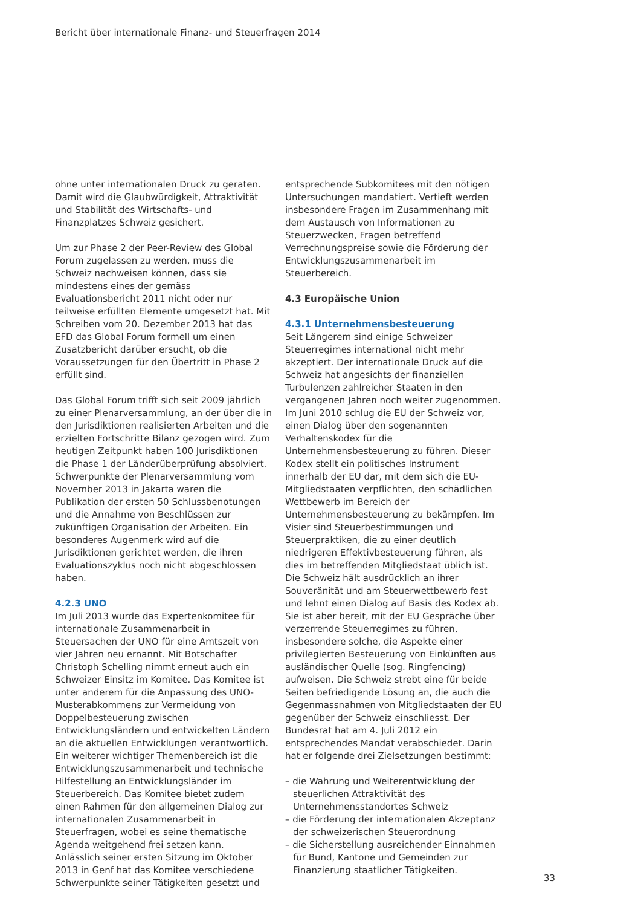Bericht über internationale Finanz- und Steuerfragen 2014
ohne unter internationalen Druck zu geraten. Damit wird die Glaubwürdigkeit, Attraktivität und Stabilität des Wirtschafts- und Finanzplatzes Schweiz gesichert.
Um zur Phase 2 der Peer-Review des Global Forum zugelassen zu werden, muss die Schweiz nachweisen können, dass sie mindestens eines der gemäss Evaluationsbericht 2011 nicht oder nur teilweise erfüllten Elemente umgesetzt hat. Mit Schreiben vom 20. Dezember 2013 hat das EFD das Global Forum formell um einen Zusatzbericht darüber ersucht, ob die Voraussetzungen für den Übertritt in Phase 2 erfüllt sind.
Das Global Forum trifft sich seit 2009 jährlich zu einer Plenarversammlung, an der über die in den Jurisdiktionen realisierten Arbeiten und die erzielten Fortschritte Bilanz gezogen wird. Zum heutigen Zeitpunkt haben 100 Jurisdiktionen die Phase 1 der Länderüberprüfung absolviert. Schwerpunkte der Plenarversammlung vom November 2013 in Jakarta waren die Publikation der ersten 50 Schlussbenotungen und die Annahme von Beschlüssen zur zukünftigen Organisation der Arbeiten. Ein besonderes Augenmerk wird auf die Jurisdiktionen gerichtet werden, die ihren Evaluationszyklus noch nicht abgeschlossen haben.
4.2.3 UNO
Im Juli 2013 wurde das Expertenkomitee für internationale Zusammenarbeit in Steuersachen der UNO für eine Amtszeit von vier Jahren neu ernannt. Mit Botschafter Christoph Schelling nimmt erneut auch ein Schweizer Einsitz im Komitee. Das Komitee ist unter anderem für die Anpassung des UNO-Musterabkommens zur Vermeidung von Doppelbesteuerung zwischen Entwicklungsländern und entwickelten Ländern an die aktuellen Entwicklungen verantwortlich. Ein weiterer wichtiger Themenbereich ist die Entwicklungszusammenarbeit und technische Hilfestellung an Entwicklungsländer im Steuerbereich. Das Komitee bietet zudem einen Rahmen für den allgemeinen Dialog zur internationalen Zusammenarbeit in Steuerfragen, wobei es seine thematische Agenda weitgehend frei setzen kann. Anlässlich seiner ersten Sitzung im Oktober 2013 in Genf hat das Komitee verschiedene Schwerpunkte seiner Tätigkeiten gesetzt und
entsprechende Subkomitees mit den nötigen Untersuchungen mandatiert. Vertieft werden insbesondere Fragen im Zusammenhang mit dem Austausch von Informationen zu Steuerzwecken, Fragen betreffend Verrechnungspreise sowie die Förderung der Entwicklungszusammenarbeit im Steuerbereich.
4.3 Europäische Union
4.3.1 Unternehmensbesteuerung
Seit Längerem sind einige Schweizer Steuerregimes international nicht mehr akzeptiert. Der internationale Druck auf die Schweiz hat angesichts der finanziellen Turbulenzen zahlreicher Staaten in den vergangenen Jahren noch weiter zugenommen. Im Juni 2010 schlug die EU der Schweiz vor, einen Dialog über den sogenannten Verhaltenskodex für die Unternehmensbesteuerung zu führen. Dieser Kodex stellt ein politisches Instrument innerhalb der EU dar, mit dem sich die EU-Mitgliedstaaten verpflichten, den schädlichen Wettbewerb im Bereich der Unternehmensbesteuerung zu bekämpfen. Im Visier sind Steuerbestimmungen und Steuerpraktiken, die zu einer deutlich niedrigeren Effektivbesteuerung führen, als dies im betreffenden Mitgliedstaat üblich ist. Die Schweiz hält ausdrücklich an ihrer Souveränität und am Steuerwettbewerb fest und lehnt einen Dialog auf Basis des Kodex ab. Sie ist aber bereit, mit der EU Gespräche über verzerrende Steuerregimes zu führen, insbesondere solche, die Aspekte einer privilegierten Besteuerung von Einkünften aus ausländischer Quelle (sog. Ringfencing) aufweisen. Die Schweiz strebt eine für beide Seiten befriedigende Lösung an, die auch die Gegenmassnahmen von Mitgliedstaaten der EU gegenüber der Schweiz einschliesst. Der Bundesrat hat am 4. Juli 2012 ein entsprechendes Mandat verabschiedet. Darin hat er folgende drei Zielsetzungen bestimmt:
– die Wahrung und Weiterentwicklung der steuerlichen Attraktivität des Unternehmensstandortes Schweiz
– die Förderung der internationalen Akzeptanz der schweizerischen Steuerordnung
– die Sicherstellung ausreichender Einnahmen für Bund, Kantone und Gemeinden zur Finanzierung staatlicher Tätigkeiten.
33